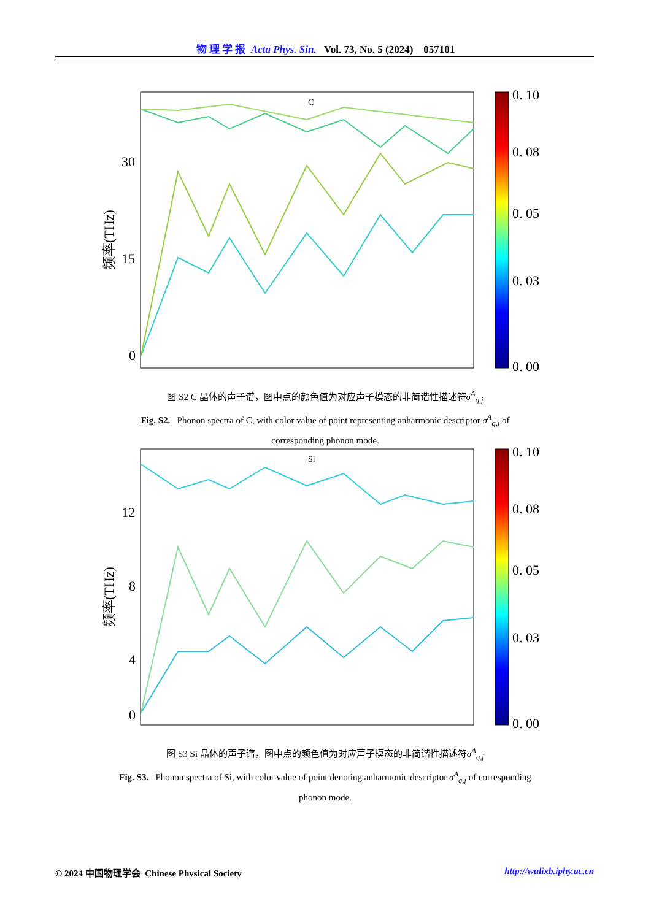物 理 学 报 Acta Phys. Sin. Vol. 73, No. 5 (2024) 057101
C
30
15
0
频率(THz)
0. 10
0. 08
0. 05
0. 03
0. 00
图 S2 C 晶体的声子谱，图中点的颜色值为对应声子模态的非简谐性描述符σ<sup>A</sup><sub>q,j</sub>
Fig. S2. Phonon spectra of C, with color value of point representing anharmonic descriptor σ<sup>A</sup><sub>q,j</sub> of corresponding phonon mode.
Si
12
8
4
0
频率(THz)
0. 10
0. 08
0. 05
0. 03
0. 00
图 S3 Si 晶体的声子谱，图中点的颜色值为对应声子模态的非简谐性描述符σ<sup>A</sup><sub>q,j</sub>
Fig. S3. Phonon spectra of Si, with color value of point denoting anharmonic descriptor σ<sup>A</sup><sub>q,j</sub> of corresponding phonon mode.
© 2024 中国物理学会 Chinese Physical Society http://wulixb.iphy.ac.cn